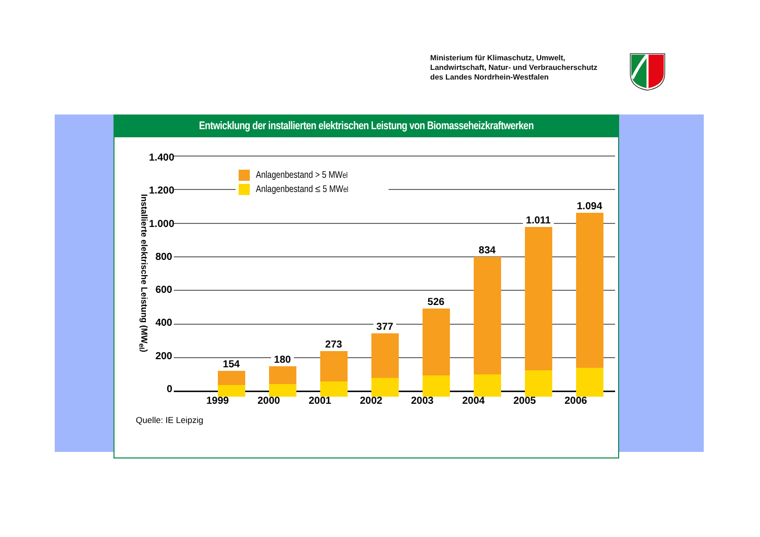Ministerium für Klimaschutz, Umwelt,
Landwirtschaft, Natur- und Verbraucherschutz
des Landes Nordrhein-Westfalen
Entwicklung der installierten elektrischen Leistung von Biomasseheizkraftwerken
Installierte elektrische Leistung (MW<sub>el</sub>)
1.400
1.200
1.000
800
600
400
200
0
Anlagenbestand > 5 MW<sub>el</sub>
Anlagenbestand ≤ 5 MW<sub>el</sub>
154
180
273
377
526
834
1.011
1.094
1999 2000 2001 2002 2003 2004 2005 2006
Quelle: IE Leipzig